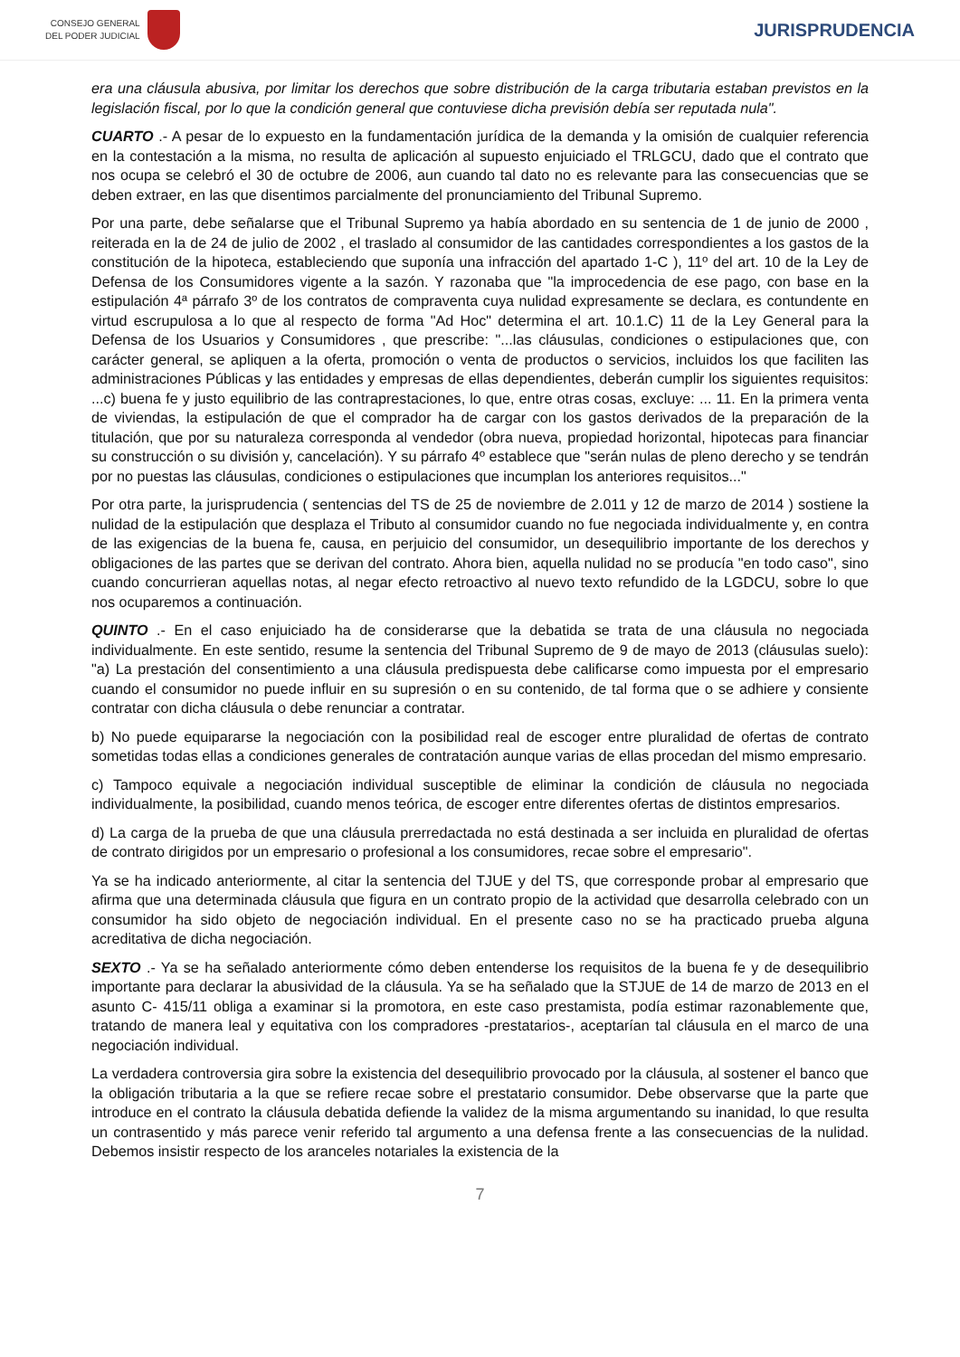CONSEJO GENERAL
DEL PODER JUDICIAL
JURISPRUDENCIA
era una cláusula abusiva, por limitar los derechos que sobre distribución de la carga tributaria estaban previstos en la legislación fiscal, por lo que la condición general que contuviese dicha previsión debía ser reputada nula".
CUARTO .- A pesar de lo expuesto en la fundamentación jurídica de la demanda y la omisión de cualquier referencia en la contestación a la misma, no resulta de aplicación al supuesto enjuiciado el TRLGCU, dado que el contrato que nos ocupa se celebró el 30 de octubre de 2006, aun cuando tal dato no es relevante para las consecuencias que se deben extraer, en las que disentimos parcialmente del pronunciamiento del Tribunal Supremo.
Por una parte, debe señalarse que el Tribunal Supremo ya había abordado en su sentencia de 1 de junio de 2000 , reiterada en la de 24 de julio de 2002 , el traslado al consumidor de las cantidades correspondientes a los gastos de la constitución de la hipoteca, estableciendo que suponía una infracción del apartado 1-C ), 11º del art. 10 de la Ley de Defensa de los Consumidores vigente a la sazón. Y razonaba que "la improcedencia de ese pago, con base en la estipulación 4ª párrafo 3º de los contratos de compraventa cuya nulidad expresamente se declara, es contundente en virtud escrupulosa a lo que al respecto de forma "Ad Hoc" determina el art. 10.1.C) 11 de la Ley General para la Defensa de los Usuarios y Consumidores , que prescribe: "...las cláusulas, condiciones o estipulaciones que, con carácter general, se apliquen a la oferta, promoción o venta de productos o servicios, incluidos los que faciliten las administraciones Públicas y las entidades y empresas de ellas dependientes, deberán cumplir los siguientes requisitos: ...c) buena fe y justo equilibrio de las contraprestaciones, lo que, entre otras cosas, excluye: ... 11. En la primera venta de viviendas, la estipulación de que el comprador ha de cargar con los gastos derivados de la preparación de la titulación, que por su naturaleza corresponda al vendedor (obra nueva, propiedad horizontal, hipotecas para financiar su construcción o su división y, cancelación). Y su párrafo 4º establece que "serán nulas de pleno derecho y se tendrán por no puestas las cláusulas, condiciones o estipulaciones que incumplan los anteriores requisitos..."
Por otra parte, la jurisprudencia ( sentencias del TS de 25 de noviembre de 2.011 y 12 de marzo de 2014 ) sostiene la nulidad de la estipulación que desplaza el Tributo al consumidor cuando no fue negociada individualmente y, en contra de las exigencias de la buena fe, causa, en perjuicio del consumidor, un desequilibrio importante de los derechos y obligaciones de las partes que se derivan del contrato. Ahora bien, aquella nulidad no se producía "en todo caso", sino cuando concurrieran aquellas notas, al negar efecto retroactivo al nuevo texto refundido de la LGDCU, sobre lo que nos ocuparemos a continuación.
QUINTO .- En el caso enjuiciado ha de considerarse que la debatida se trata de una cláusula no negociada individualmente. En este sentido, resume la sentencia del Tribunal Supremo de 9 de mayo de 2013 (cláusulas suelo): "a) La prestación del consentimiento a una cláusula predispuesta debe calificarse como impuesta por el empresario cuando el consumidor no puede influir en su supresión o en su contenido, de tal forma que o se adhiere y consiente contratar con dicha cláusula o debe renunciar a contratar.
b) No puede equipararse la negociación con la posibilidad real de escoger entre pluralidad de ofertas de contrato sometidas todas ellas a condiciones generales de contratación aunque varias de ellas procedan del mismo empresario.
c) Tampoco equivale a negociación individual susceptible de eliminar la condición de cláusula no negociada individualmente, la posibilidad, cuando menos teórica, de escoger entre diferentes ofertas de distintos empresarios.
d) La carga de la prueba de que una cláusula prerredactada no está destinada a ser incluida en pluralidad de ofertas de contrato dirigidos por un empresario o profesional a los consumidores, recae sobre el empresario".
Ya se ha indicado anteriormente, al citar la sentencia del TJUE y del TS, que corresponde probar al empresario que afirma que una determinada cláusula que figura en un contrato propio de la actividad que desarrolla celebrado con un consumidor ha sido objeto de negociación individual. En el presente caso no se ha practicado prueba alguna acreditativa de dicha negociación.
SEXTO .- Ya se ha señalado anteriormente cómo deben entenderse los requisitos de la buena fe y de desequilibrio importante para declarar la abusividad de la cláusula. Ya se ha señalado que la STJUE de 14 de marzo de 2013 en el asunto C- 415/11 obliga a examinar si la promotora, en este caso prestamista, podía estimar razonablemente que, tratando de manera leal y equitativa con los compradores -prestatarios-, aceptarían tal cláusula en el marco de una negociación individual.
La verdadera controversia gira sobre la existencia del desequilibrio provocado por la cláusula, al sostener el banco que la obligación tributaria a la que se refiere recae sobre el prestatario consumidor. Debe observarse que la parte que introduce en el contrato la cláusula debatida defiende la validez de la misma argumentando su inanidad, lo que resulta un contrasentido y más parece venir referido tal argumento a una defensa frente a las consecuencias de la nulidad. Debemos insistir respecto de los aranceles notariales la existencia de la
7